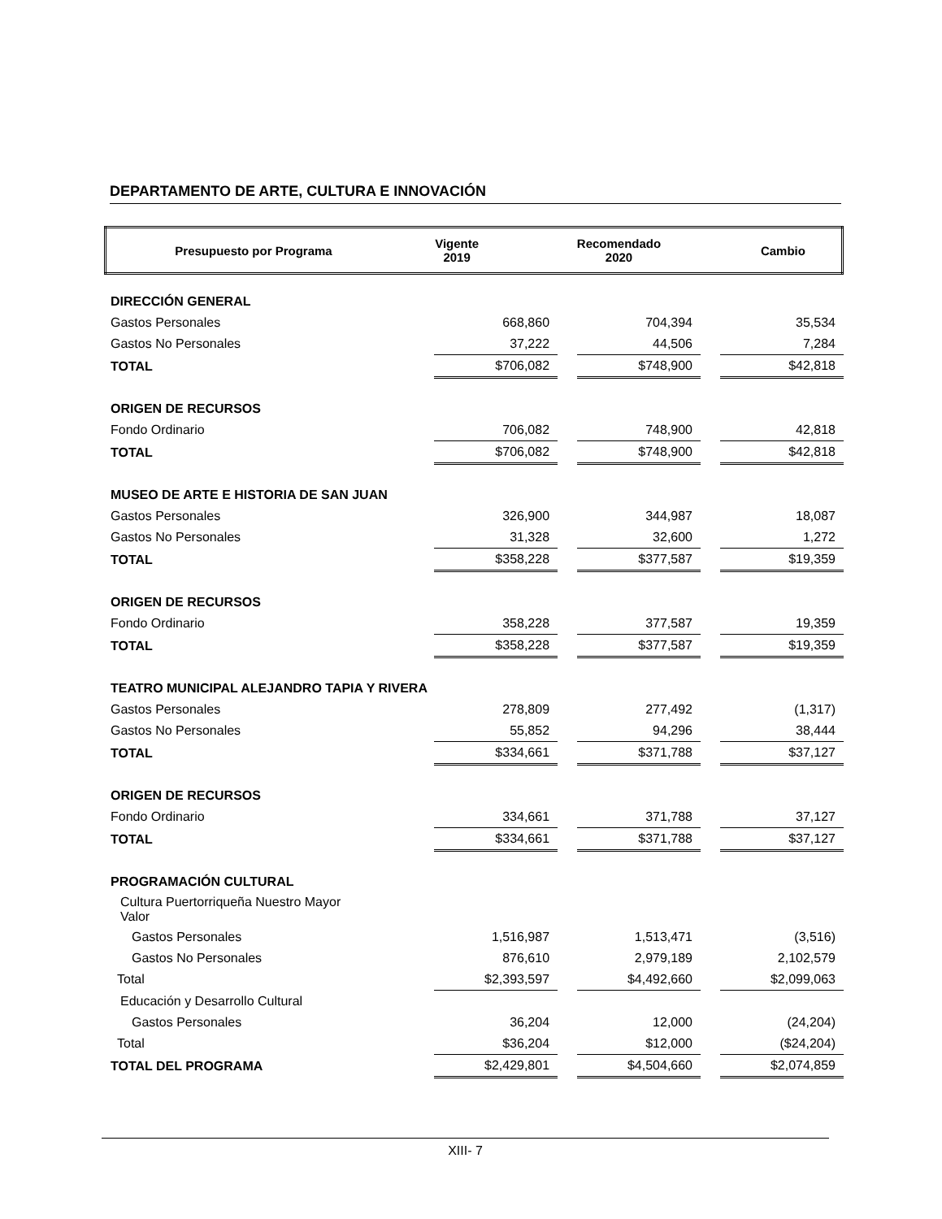DEPARTAMENTO DE ARTE, CULTURA E INNOVACIÓN
| Presupuesto por Programa | Vigente 2019 | Recomendado 2020 | Cambio |
| --- | --- | --- | --- |
| DIRECCIÓN GENERAL | | | | | |
| Gastos Personales | 668,860 | | 704,394 | | 35,534 |
| Gastos No Personales | 37,222 | | 44,506 | | 7,284 |
| TOTAL | $706,082 | | $748,900 | | $42,818 |
| ORIGEN DE RECURSOS | | | | | |
| Fondo Ordinario | 706,082 | | 748,900 | | 42,818 |
| TOTAL | $706,082 | | $748,900 | | $42,818 |
| MUSEO DE ARTE E HISTORIA DE SAN JUAN | | | | | |
| Gastos Personales | 326,900 | | 344,987 | | 18,087 |
| Gastos No Personales | 31,328 | | 32,600 | | 1,272 |
| TOTAL | $358,228 | | $377,587 | | $19,359 |
| ORIGEN DE RECURSOS | | | | | |
| Fondo Ordinario | 358,228 | | 377,587 | | 19,359 |
| TOTAL | $358,228 | | $377,587 | | $19,359 |
| TEATRO MUNICIPAL ALEJANDRO TAPIA Y RIVERA | | | | | |
| Gastos Personales | 278,809 | | 277,492 | | (1,317) |
| Gastos No Personales | 55,852 | | 94,296 | | 38,444 |
| TOTAL | $334,661 | | $371,788 | | $37,127 |
| ORIGEN DE RECURSOS | | | | | |
| Fondo Ordinario | 334,661 | | 371,788 | | 37,127 |
| TOTAL | $334,661 | | $371,788 | | $37,127 |
| PROGRAMACIÓN CULTURAL | | | | | |
| Cultura Puertorriqueña Nuestro Mayor Valor | | | | | |
| Gastos Personales | 1,516,987 | | 1,513,471 | | (3,516) |
| Gastos No Personales | 876,610 | | 2,979,189 | | 2,102,579 |
| Total | $2,393,597 | | $4,492,660 | | $2,099,063 |
| Educación y Desarrollo Cultural | | | | | |
| Gastos Personales | 36,204 | | 12,000 | | (24,204) |
| Total | $36,204 | | $12,000 | | ($24,204) |
| TOTAL DEL PROGRAMA | $2,429,801 | | $4,504,660 | | $2,074,859 |
XIII- 7